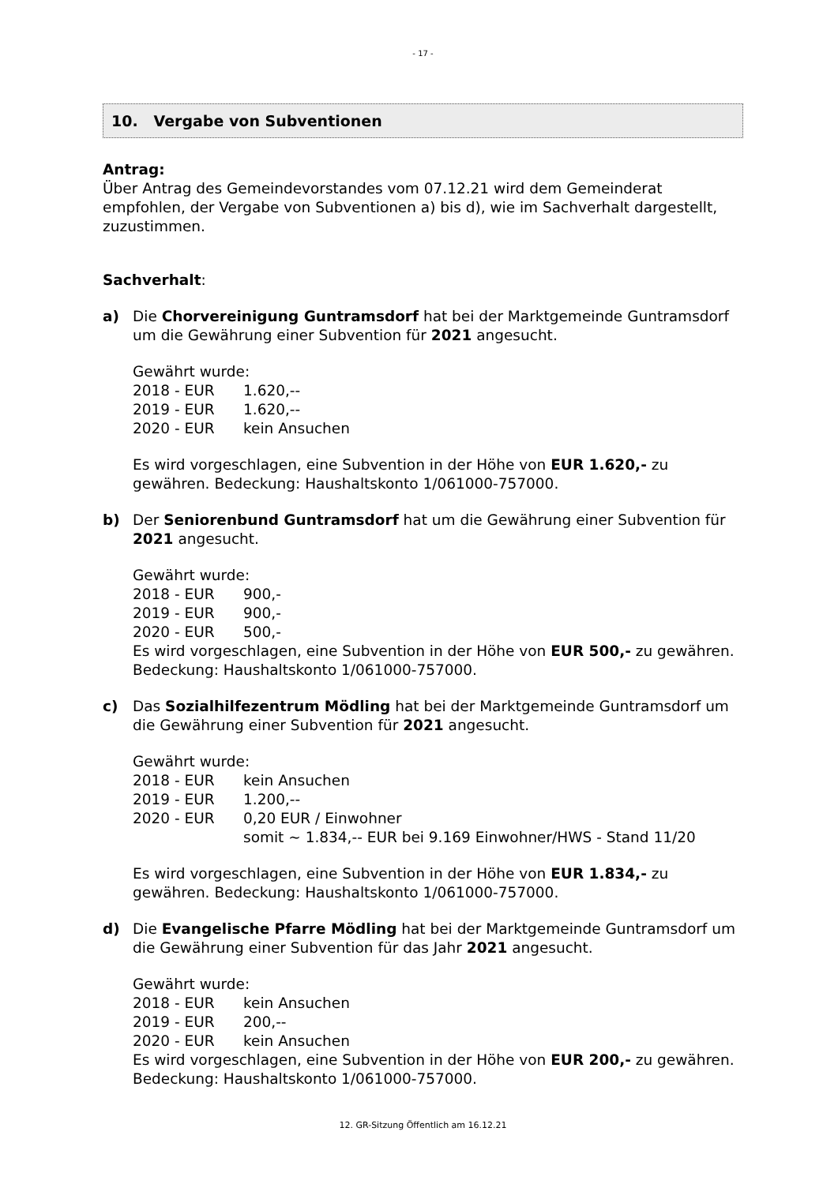- 17 -
10. Vergabe von Subventionen
Antrag:
Über Antrag des Gemeindevorstandes vom 07.12.21 wird dem Gemeinderat empfohlen, der Vergabe von Subventionen a) bis d), wie im Sachverhalt dargestellt, zuzustimmen.
Sachverhalt:
a) Die Chorvereinigung Guntramsdorf hat bei der Marktgemeinde Guntramsdorf um die Gewährung einer Subvention für 2021 angesucht.
Gewährt wurde:
2018 - EUR 1.620,--
2019 - EUR 1.620,--
2020 - EUR kein Ansuchen
Es wird vorgeschlagen, eine Subvention in der Höhe von EUR 1.620,- zu gewähren. Bedeckung: Haushaltskonto 1/061000-757000.
b) Der Seniorenbund Guntramsdorf hat um die Gewährung einer Subvention für 2021 angesucht.
Gewährt wurde:
2018 - EUR 900,-
2019 - EUR 900,-
2020 - EUR 500,-
Es wird vorgeschlagen, eine Subvention in der Höhe von EUR 500,- zu gewähren. Bedeckung: Haushaltskonto 1/061000-757000.
c) Das Sozialhilfezentrum Mödling hat bei der Marktgemeinde Guntramsdorf um die Gewährung einer Subvention für 2021 angesucht.
Gewährt wurde:
2018 - EUR kein Ansuchen
2019 - EUR 1.200,--
2020 - EUR 0,20 EUR / Einwohner
somit ~ 1.834,-- EUR bei 9.169 Einwohner/HWS - Stand 11/20
Es wird vorgeschlagen, eine Subvention in der Höhe von EUR 1.834,- zu gewähren. Bedeckung: Haushaltskonto 1/061000-757000.
d) Die Evangelische Pfarre Mödling hat bei der Marktgemeinde Guntramsdorf um die Gewährung einer Subvention für das Jahr 2021 angesucht.
Gewährt wurde:
2018 - EUR kein Ansuchen
2019 - EUR 200,--
2020 - EUR kein Ansuchen
Es wird vorgeschlagen, eine Subvention in der Höhe von EUR 200,- zu gewähren. Bedeckung: Haushaltskonto 1/061000-757000.
12. GR-Sitzung Öffentlich am 16.12.21